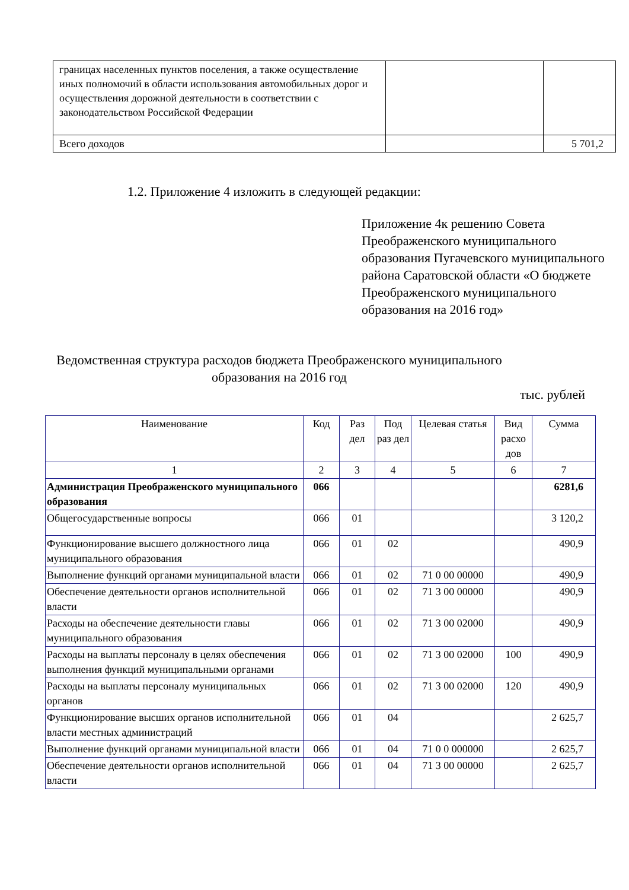| границах населенных пунктов поселения, а также осуществление иных полномочий в области использования автомобильных дорог и осуществления дорожной деятельности в соответствии с законодательством Российской Федерации | | |
| Всего доходов | | 5 701,2 |
1.2. Приложение 4 изложить в следующей редакции:
Приложение 4к решению Совета Преображенского муниципального образования Пугачевского муниципального района Саратовской области «О бюджете Преображенского муниципального образования на 2016 год»
Ведомственная структура расходов бюджета Преображенского муниципального образования на 2016 год
тыс. рублей
| Наименование | Код | Раз дел | Под раз дел | Целевая статья | Вид расхо дов | Сумма |
| 1 | 2 | 3 | 4 | 5 | 6 | 7 |
| Администрация Преображенского муниципального образования | 066 | | | | | 6281,6 |
| Общегосударственные вопросы | 066 | 01 | | | | 3 120,2 |
| Функционирование высшего должностного лица муниципального образования | 066 | 01 | 02 | | | 490,9 |
| Выполнение функций органами муниципальной власти | 066 | 01 | 02 | 71 0 00 00000 | | 490,9 |
| Обеспечение деятельности органов исполнительной власти | 066 | 01 | 02 | 71 3 00 00000 | | 490,9 |
| Расходы на обеспечение деятельности главы муниципального образования | 066 | 01 | 02 | 71 3 00 02000 | | 490,9 |
| Расходы на выплаты персоналу в целях обеспечения выполнения функций муниципальными органами | 066 | 01 | 02 | 71 3 00 02000 | 100 | 490,9 |
| Расходы на выплаты персоналу муниципальных органов | 066 | 01 | 02 | 71 3 00 02000 | 120 | 490,9 |
| Функционирование высших органов исполнительной власти местных администраций | 066 | 01 | 04 | | | 2 625,7 |
| Выполнение функций органами муниципальной власти | 066 | 01 | 04 | 71 0 0 000000 | | 2 625,7 |
| Обеспечение деятельности органов исполнительной власти | 066 | 01 | 04 | 71 3 00 00000 | | 2 625,7 |